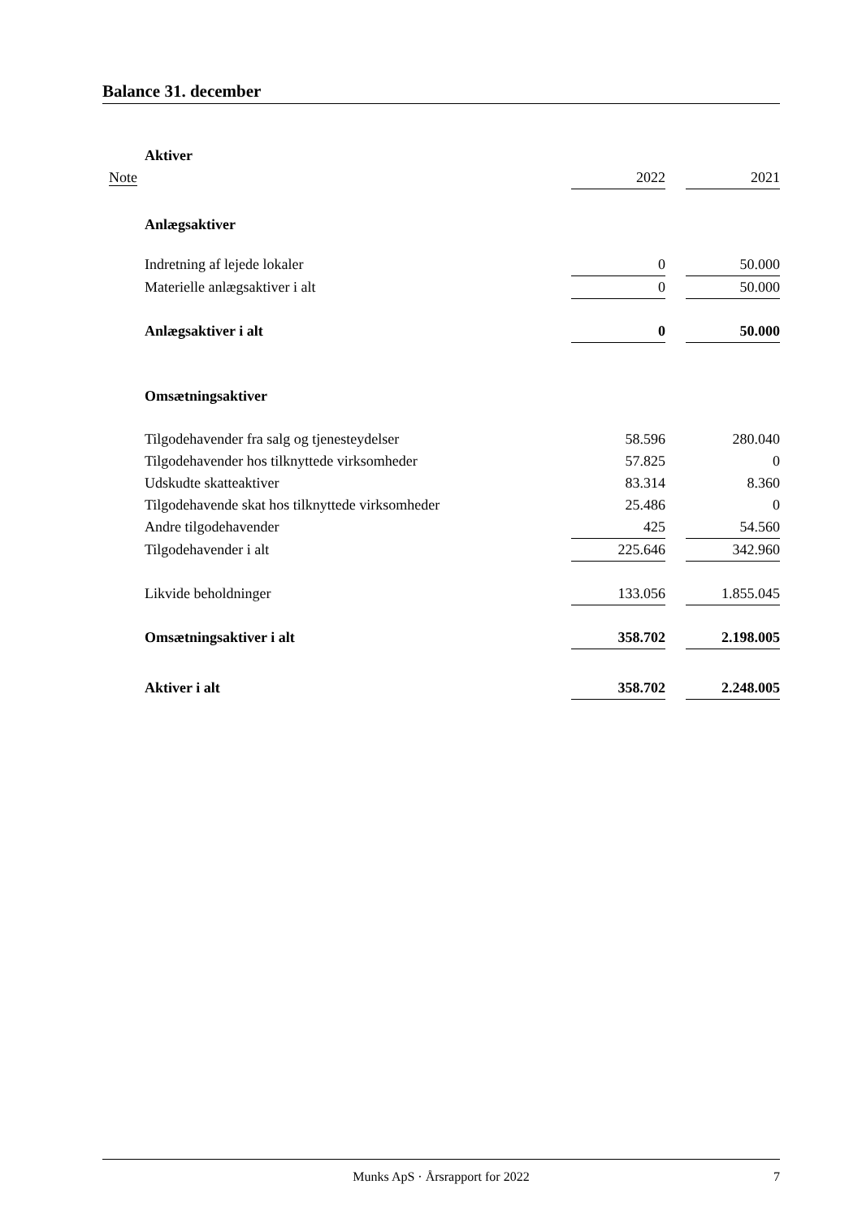Balance 31. december
| | Aktiver | | | |
| Note | | 2022 | | 2021 |
| | Anlægsaktiver | | | |
| | Indretning af lejede lokaler | 0 | | 50.000 |
| | Materielle anlægsaktiver i alt | 0 | | 50.000 |
| | Anlægsaktiver i alt | 0 | | 50.000 |
| | Omsætningsaktiver | | | |
| | Tilgodehavender fra salg og tjenesteydelser | 58.596 | | 280.040 |
| | Tilgodehavender hos tilknyttede virksomheder | 57.825 | | 0 |
| | Udskudte skatteaktiver | 83.314 | | 8.360 |
| | Tilgodehavende skat hos tilknyttede virksomheder | 25.486 | | 0 |
| | Andre tilgodehavender | 425 | | 54.560 |
| | Tilgodehavender i alt | 225.646 | | 342.960 |
| | Likvide beholdninger | 133.056 | | 1.855.045 |
| | Omsætningsaktiver i alt | 358.702 | | 2.198.005 |
| | Aktiver i alt | 358.702 | | 2.248.005 |
Munks ApS · Årsrapport for 2022 7